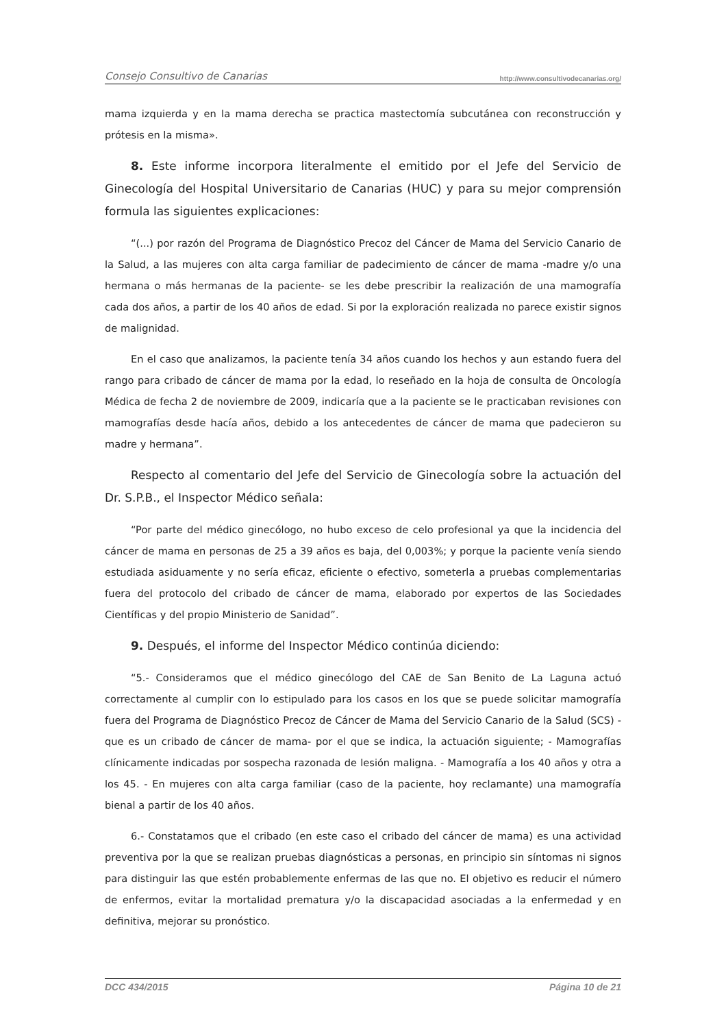Consejo Consultivo de Canarias http://www.consultivodecanarias.org/
mama izquierda y en la mama derecha se practica mastectomía subcutánea con reconstrucción y prótesis en la misma».
8. Este informe incorpora literalmente el emitido por el Jefe del Servicio de Ginecología del Hospital Universitario de Canarias (HUC) y para su mejor comprensión formula las siguientes explicaciones:
“(...) por razón del Programa de Diagnóstico Precoz del Cáncer de Mama del Servicio Canario de la Salud, a las mujeres con alta carga familiar de padecimiento de cáncer de mama -madre y/o una hermana o más hermanas de la paciente- se les debe prescribir la realización de una mamografía cada dos años, a partir de los 40 años de edad. Si por la exploración realizada no parece existir signos de malignidad.
En el caso que analizamos, la paciente tenía 34 años cuando los hechos y aun estando fuera del rango para cribado de cáncer de mama por la edad, lo reseñado en la hoja de consulta de Oncología Médica de fecha 2 de noviembre de 2009, indicaría que a la paciente se le practicaban revisiones con mamografías desde hacía años, debido a los antecedentes de cáncer de mama que padecieron su madre y hermana”.
Respecto al comentario del Jefe del Servicio de Ginecología sobre la actuación del Dr. S.P.B., el Inspector Médico señala:
“Por parte del médico ginecólogo, no hubo exceso de celo profesional ya que la incidencia del cáncer de mama en personas de 25 a 39 años es baja, del 0,003%; y porque la paciente venía siendo estudiada asiduamente y no sería eficaz, eficiente o efectivo, someterla a pruebas complementarias fuera del protocolo del cribado de cáncer de mama, elaborado por expertos de las Sociedades Científicas y del propio Ministerio de Sanidad”.
9. Después, el informe del Inspector Médico continúa diciendo:
“5.- Consideramos que el médico ginecólogo del CAE de San Benito de La Laguna actuó correctamente al cumplir con lo estipulado para los casos en los que se puede solicitar mamografía fuera del Programa de Diagnóstico Precoz de Cáncer de Mama del Servicio Canario de la Salud (SCS) -que es un cribado de cáncer de mama- por el que se indica, la actuación siguiente; - Mamografías clínicamente indicadas por sospecha razonada de lesión maligna. - Mamografía a los 40 años y otra a los 45. - En mujeres con alta carga familiar (caso de la paciente, hoy reclamante) una mamografía bienal a partir de los 40 años.
6.- Constatamos que el cribado (en este caso el cribado del cáncer de mama) es una actividad preventiva por la que se realizan pruebas diagnósticas a personas, en principio sin síntomas ni signos para distinguir las que estén probablemente enfermas de las que no. El objetivo es reducir el número de enfermos, evitar la mortalidad prematura y/o la discapacidad asociadas a la enfermedad y en definitiva, mejorar su pronóstico.
DCC 434/2015 Página 10 de 21